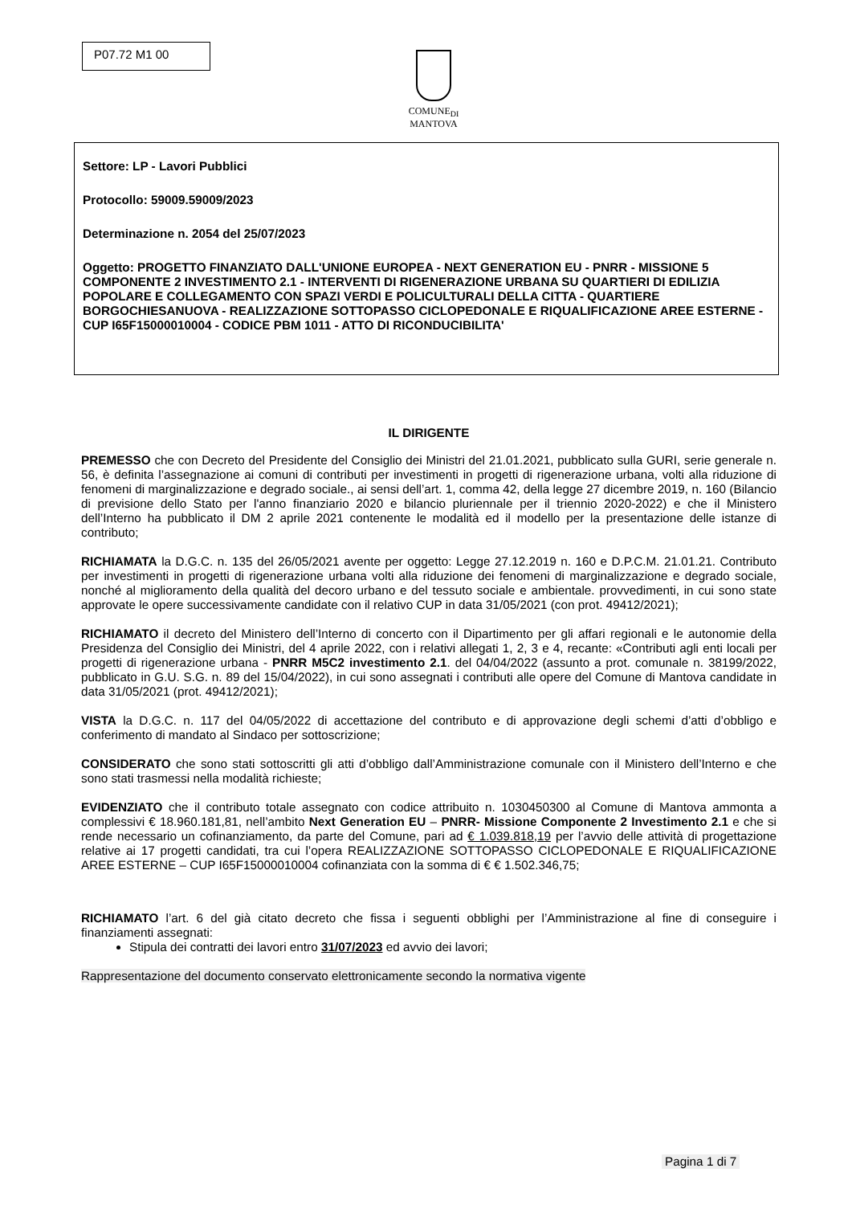P07.72 M1 00
COMUNE<sub>DI</sub>
MANTOVA
Settore: LP - Lavori Pubblici
Protocollo: 59009.59009/2023
Determinazione n. 2054 del 25/07/2023
Oggetto: PROGETTO FINANZIATO DALL'UNIONE EUROPEA - NEXT GENERATION EU - PNRR - MISSIONE 5 COMPONENTE 2 INVESTIMENTO 2.1 - INTERVENTI DI RIGENERAZIONE URBANA SU QUARTIERI DI EDILIZIA POPOLARE E COLLEGAMENTO CON SPAZI VERDI E POLICULTURALI DELLA CITTA - QUARTIERE BORGOCHIESANUOVA - REALIZZAZIONE SOTTOPASSO CICLOPEDONALE E RIQUALIFICAZIONE AREE ESTERNE - CUP I65F15000010004 - CODICE PBM 1011 - ATTO DI RICONDUCIBILITA'
IL DIRIGENTE
PREMESSO che con Decreto del Presidente del Consiglio dei Ministri del 21.01.2021, pubblicato sulla GURI, serie generale n. 56, è definita l’assegnazione ai comuni di contributi per investimenti in progetti di rigenerazione urbana, volti alla riduzione di fenomeni di marginalizzazione e degrado sociale., ai sensi dell’art. 1, comma 42, della legge 27 dicembre 2019, n. 160 (Bilancio di previsione dello Stato per l'anno finanziario 2020 e bilancio pluriennale per il triennio 2020-2022) e che il Ministero dell’Interno ha pubblicato il DM 2 aprile 2021 contenente le modalità ed il modello per la presentazione delle istanze di contributo;
RICHIAMATA la D.G.C. n. 135 del 26/05/2021 avente per oggetto: Legge 27.12.2019 n. 160 e D.P.C.M. 21.01.21. Contributo per investimenti in progetti di rigenerazione urbana volti alla riduzione dei fenomeni di marginalizzazione e degrado sociale, nonché al miglioramento della qualità del decoro urbano e del tessuto sociale e ambientale. provvedimenti, in cui sono state approvate le opere successivamente candidate con il relativo CUP in data 31/05/2021 (con prot. 49412/2021);
RICHIAMATO il decreto del Ministero dell’Interno di concerto con il Dipartimento per gli affari regionali e le autonomie della Presidenza del Consiglio dei Ministri, del 4 aprile 2022, con i relativi allegati 1, 2, 3 e 4, recante: «Contributi agli enti locali per progetti di rigenerazione urbana - PNRR M5C2 investimento 2.1. del 04/04/2022 (assunto a prot. comunale n. 38199/2022, pubblicato in G.U. S.G. n. 89 del 15/04/2022), in cui sono assegnati i contributi alle opere del Comune di Mantova candidate in data 31/05/2021 (prot. 49412/2021);
VISTA la D.G.C. n. 117 del 04/05/2022 di accettazione del contributo e di approvazione degli schemi d’atti d’obbligo e conferimento di mandato al Sindaco per sottoscrizione;
CONSIDERATO che sono stati sottoscritti gli atti d’obbligo dall’Amministrazione comunale con il Ministero dell’Interno e che sono stati trasmessi nella modalità richieste;
EVIDENZIATO che il contributo totale assegnato con codice attribuito n. 1030450300 al Comune di Mantova ammonta a complessivi € 18.960.181,81, nell’ambito Next Generation EU – PNRR- Missione Componente 2 Investimento 2.1 e che si rende necessario un cofinanziamento, da parte del Comune, pari ad € 1.039.818,19 per l’avvio delle attività di progettazione relative ai 17 progetti candidati, tra cui l’opera REALIZZAZIONE SOTTOPASSO CICLOPEDONALE E RIQUALIFICAZIONE AREE ESTERNE – CUP I65F15000010004 cofinanziata con la somma di € € 1.502.346,75;
RICHIAMATO l’art. 6 del già citato decreto che fissa i seguenti obblighi per l’Amministrazione al fine di conseguire i finanziamenti assegnati:
Stipula dei contratti dei lavori entro 31/07/2023 ed avvio dei lavori;
Rappresentazione del documento conservato elettronicamente secondo la normativa vigente
Pagina 1 di 7